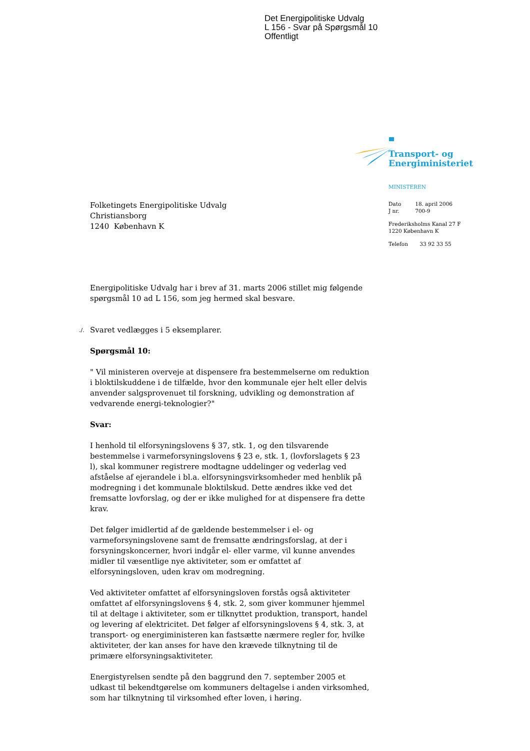Det Energipolitiske Udvalg
L 156 - Svar på Spørgsmål 10
Offentligt
Transport- og
Energiministeriet
MINISTEREN
| Dato | 18. april 2006 |
| J nr. | 700-9 |
Frederiksholms Kanal 27 F
1220 København K
Telefon 33 92 33 55
Folketingets Energipolitiske Udvalg
Christiansborg
1240 København K
Energipolitiske Udvalg har i brev af 31. marts 2006 stillet mig følgende spørgsmål 10 ad L 156, som jeg hermed skal besvare.
./. Svaret vedlægges i 5 eksemplarer.
Spørgsmål 10:
" Vil ministeren overveje at dispensere fra bestemmelserne om reduktion i bloktilskuddene i de tilfælde, hvor den kommunale ejer helt eller delvis anvender salgsprovenuet til forskning, udvikling og demonstration af vedvarende energi-teknologier?"
Svar:
I henhold til elforsyningslovens § 37, stk. 1, og den tilsvarende bestemmelse i varmeforsyningslovens § 23 e, stk. 1, (lovforslagets § 23 l), skal kommuner registrere modtagne uddelinger og vederlag ved afståelse af ejerandele i bl.a. elforsyningsvirksomheder med henblik på modregning i det kommunale bloktilskud. Dette ændres ikke ved det fremsatte lovforslag, og der er ikke mulighed for at dispensere fra dette krav.
Det følger imidlertid af de gældende bestemmelser i el- og varmeforsyningslovene samt de fremsatte ændringsforslag, at der i forsyningskoncerner, hvori indgår el- eller varme, vil kunne anvendes midler til væsentlige nye aktiviteter, som er omfattet af elforsyningsloven, uden krav om modregning.
Ved aktiviteter omfattet af elforsyningsloven forstås også aktiviteter omfattet af elforsyningslovens § 4, stk. 2, som giver kommuner hjemmel til at deltage i aktiviteter, som er tilknyttet produktion, transport, handel og levering af elektricitet. Det følger af elforsyningslovens § 4, stk. 3, at transport- og energiministeren kan fastsætte nærmere regler for, hvilke aktiviteter, der kan anses for have den krævede tilknytning til de primære elforsyningsaktiviteter.
Energistyrelsen sendte på den baggrund den 7. september 2005 et udkast til bekendtgørelse om kommuners deltagelse i anden virksomhed, som har tilknytning til virksomhed efter loven, i høring.